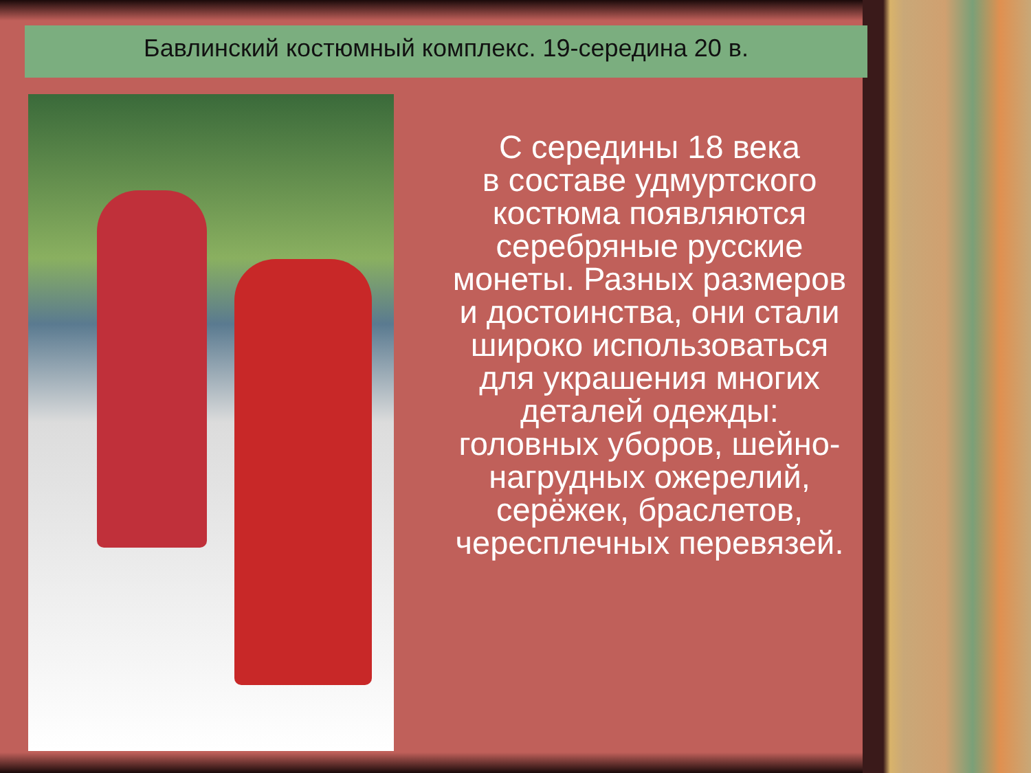Бавлинский костюмный комплекс. 19-середина 20 в.
С середины 18 века
в составе удмуртского костюма появляются серебряные русские монеты. Разных размеров и достоинства, они стали широко использоваться для украшения многих деталей одежды: головных уборов, шейно-нагрудных ожерелий, серёжек, браслетов, чересплечных перевязей.